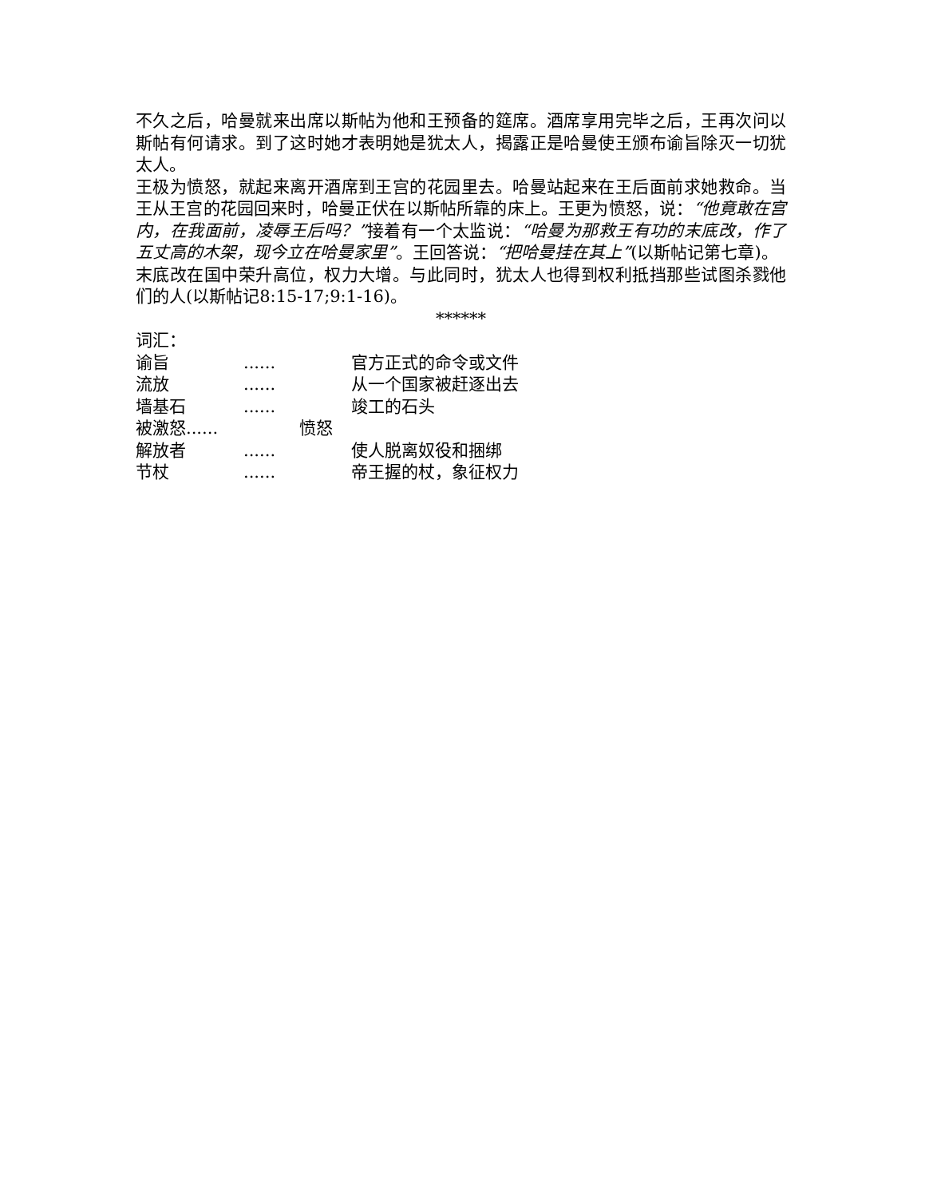不久之后，哈曼就来出席以斯帖为他和王预备的筵席。酒席享用完毕之后，王再次问以斯帖有何请求。到了这时她才表明她是犹太人，揭露正是哈曼使王颁布谕旨除灭一切犹太人。
王极为愤怒，就起来离开酒席到王宫的花园里去。哈曼站起来在王后面前求她救命。当王从王宫的花园回来时，哈曼正伏在以斯帖所靠的床上。王更为愤怒，说：“他竟敢在宫内，在我面前，凌辱王后吗？”接着有一个太监说：“哈曼为那救王有功的末底改，作了五丈高的木架，现今立在哈曼家里”。王回答说：“把哈曼挂在其上”(以斯帖记第七章)。
末底改在国中荣升高位，权力大增。与此同时，犹太人也得到权利抵挡那些试图杀戮他们的人(以斯帖记8:15-17;9:1-16)。
******
词汇：
谕旨...... 官方正式的命令或文件
流放...... 从一个国家被赶逐出去
墙基石...... 竣工的石头
被激怒...... 愤怒
解放者...... 使人脱离奴役和捆绑
节杖...... 帝王握的杖，象征权力